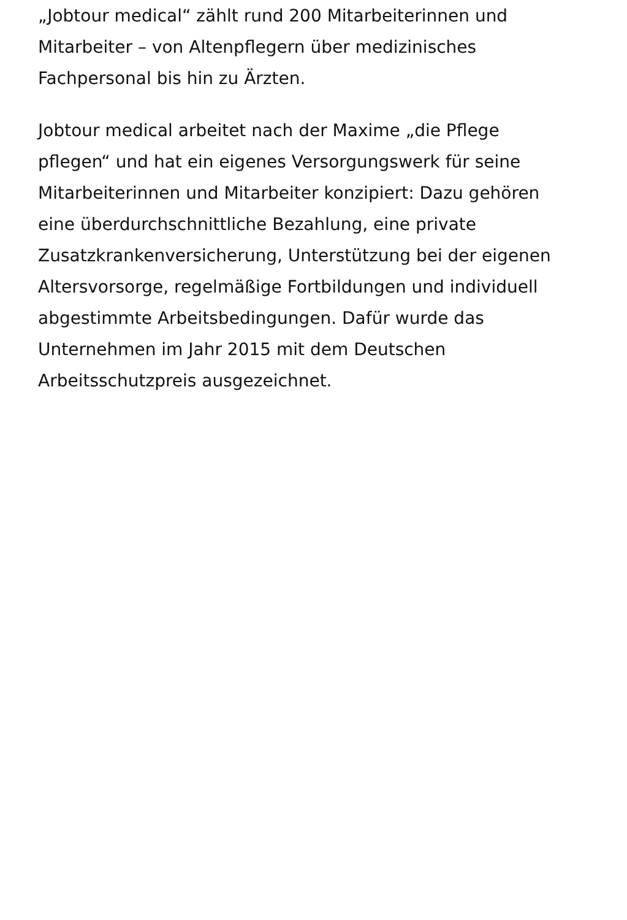„Jobtour medical“ zählt rund 200 Mitarbeiterinnen und Mitarbeiter – von Altenpflegern über medizinisches Fachpersonal bis hin zu Ärzten.
Jobtour medical arbeitet nach der Maxime „die Pflege pflegen“ und hat ein eigenes Versorgungswerk für seine Mitarbeiterinnen und Mitarbeiter konzipiert: Dazu gehören eine überdurchschnittliche Bezahlung, eine private Zusatzkrankenversicherung, Unterstützung bei der eigenen Altersvorsorge, regelmäßige Fortbildungen und individuell abgestimmte Arbeitsbedingungen. Dafür wurde das Unternehmen im Jahr 2015 mit dem Deutschen Arbeitsschutzpreis ausgezeichnet.